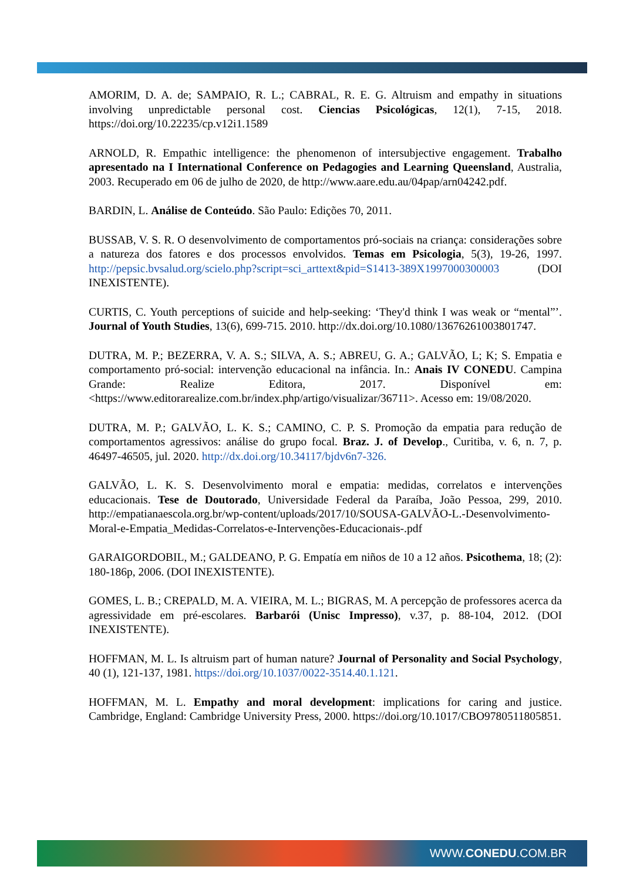AMORIM, D. A. de; SAMPAIO, R. L.; CABRAL, R. E. G. Altruism and empathy in situations involving unpredictable personal cost. Ciencias Psicológicas, 12(1), 7-15, 2018. https://doi.org/10.22235/cp.v12i1.1589
ARNOLD, R. Empathic intelligence: the phenomenon of intersubjective engagement. Trabalho apresentado na I International Conference on Pedagogies and Learning Queensland, Australia, 2003. Recuperado em 06 de julho de 2020, de http://www.aare.edu.au/04pap/arn04242.pdf.
BARDIN, L. Análise de Conteúdo. São Paulo: Edições 70, 2011.
BUSSAB, V. S. R. O desenvolvimento de comportamentos pró-sociais na criança: considerações sobre a natureza dos fatores e dos processos envolvidos. Temas em Psicologia, 5(3), 19-26, 1997. http://pepsic.bvsalud.org/scielo.php?script=sci_arttext&pid=S1413-389X1997000300003 (DOI INEXISTENTE).
CURTIS, C. Youth perceptions of suicide and help-seeking: ‘They'd think I was weak or “mental”’. Journal of Youth Studies, 13(6), 699-715. 2010. http://dx.doi.org/10.1080/13676261003801747.
DUTRA, M. P.; BEZERRA, V. A. S.; SILVA, A. S.; ABREU, G. A.; GALVÃO, L; K; S. Empatia e comportamento pró-social: intervenção educacional na infância. In.: Anais IV CONEDU. Campina Grande: Realize Editora, 2017. Disponível em: <https://www.editorarealize.com.br/index.php/artigo/visualizar/36711>. Acesso em: 19/08/2020.
DUTRA, M. P.; GALVÃO, L. K. S.; CAMINO, C. P. S. Promoção da empatia para redução de comportamentos agressivos: análise do grupo focal. Braz. J. of Develop., Curitiba, v. 6, n. 7, p. 46497-46505, jul. 2020. http://dx.doi.org/10.34117/bjdv6n7-326.
GALVÃO, L. K. S. Desenvolvimento moral e empatia: medidas, correlatos e intervenções educacionais. Tese de Doutorado, Universidade Federal da Paraíba, João Pessoa, 299, 2010. http://empatianaescola.org.br/wp-content/uploads/2017/10/SOUSA-GALVÃO-L.-Desenvolvimento-Moral-e-Empatia_Medidas-Correlatos-e-Intervenções-Educacionais-.pdf
GARAIGORDOBIL, M.; GALDEANO, P. G. Empatía em niños de 10 a 12 años. Psicothema, 18; (2): 180-186p, 2006. (DOI INEXISTENTE).
GOMES, L. B.; CREPALD, M. A. VIEIRA, M. L.; BIGRAS, M. A percepção de professores acerca da agressividade em pré-escolares. Barbarói (Unisc Impresso), v.37, p. 88-104, 2012. (DOI INEXISTENTE).
HOFFMAN, M. L. Is altruism part of human nature? Journal of Personality and Social Psychology, 40 (1), 121-137, 1981. https://doi.org/10.1037/0022-3514.40.1.121.
HOFFMAN, M. L. Empathy and moral development: implications for caring and justice. Cambridge, England: Cambridge University Press, 2000. https://doi.org/10.1017/CBO9780511805851.
WWW. CONEDU.COM.BR